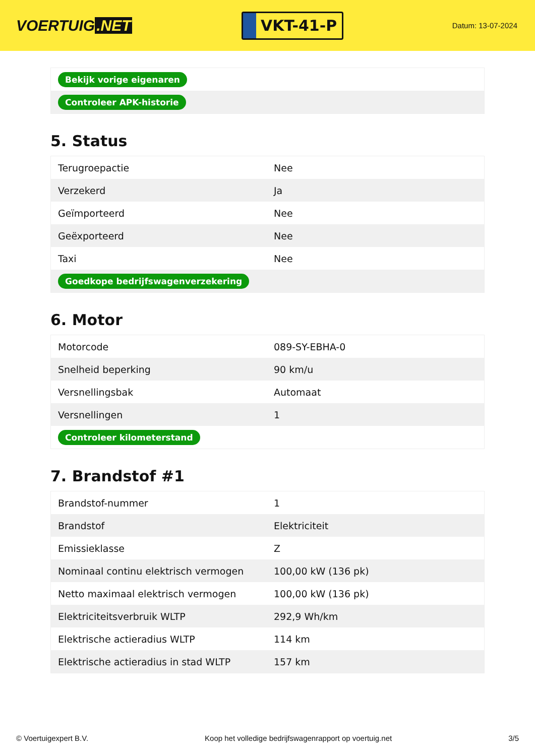VOERTUIG.NET
VKT-41-P
Datum: 13-07-2024
| Bekijk vorige eigenaren |
| Controleer APK-historie |
5. Status
| Terugroepactie | Nee |
| Verzekerd | Ja |
| Geïmporteerd | Nee |
| Geëxporteerd | Nee |
| Taxi | Nee |
| Goedkope bedrijfswagenverzekering | |
6. Motor
| Motorcode | 089-SY-EBHA-0 |
| Snelheid beperking | 90 km/u |
| Versnellingsbak | Automaat |
| Versnellingen | 1 |
| Controleer kilometerstand | |
7. Brandstof #1
| Brandstof-nummer | 1 |
| Brandstof | Elektriciteit |
| Emissieklasse | Z |
| Nominaal continu elektrisch vermogen | 100,00 kW (136 pk) |
| Netto maximaal elektrisch vermogen | 100,00 kW (136 pk) |
| Elektriciteitsverbruik WLTP | 292,9 Wh/km |
| Elektrische actieradius WLTP | 114 km |
| Elektrische actieradius in stad WLTP | 157 km |
© Voertuigexpert B.V. Koop het volledige bedrijfswagenrapport op voertuig.net 3/5